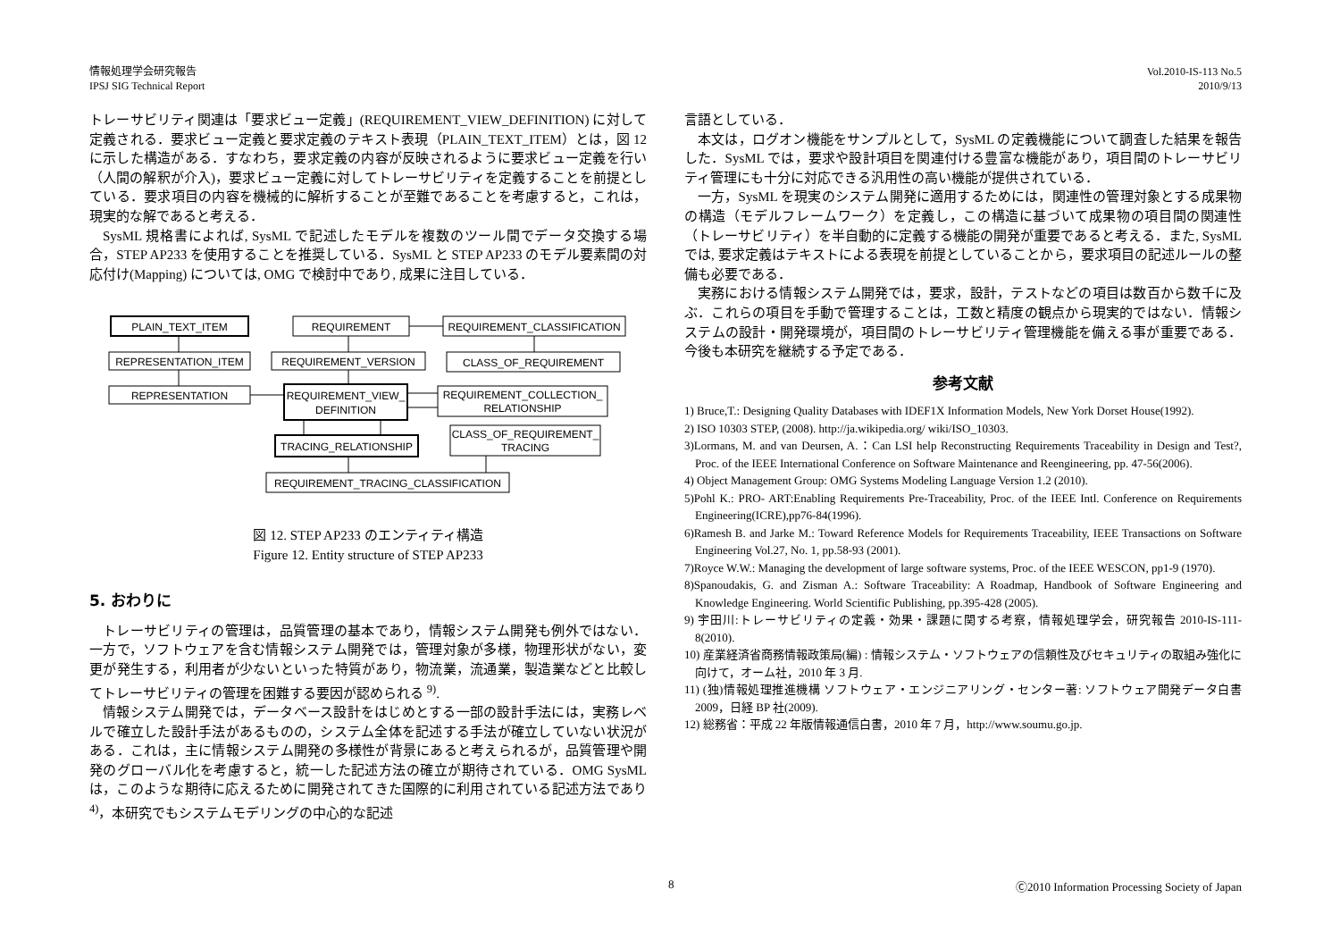情報処理学会研究報告
IPSJ SIG Technical Report
Vol.2010-IS-113 No.5
2010/9/13
トレーサビリティ関連は「要求ビュー定義」(REQUIREMENT_VIEW_DEFINITION) に対して定義される．要求ビュー定義と要求定義のテキスト表現（PLAIN_TEXT_ITEM）とは，図 12 に示した構造がある．すなわち，要求定義の内容が反映されるように要求ビュー定義を行い（人間の解釈が介入)，要求ビュー定義に対してトレーサビリティを定義することを前提としている．要求項目の内容を機械的に解析することが至難であることを考慮すると，これは，現実的な解であると考える．
SysML 規格書によれば, SysML で記述したモデルを複数のツール間でデータ交換する場合，STEP AP233 を使用することを推奨している．SysML と STEP AP233 のモデル要素間の対応付け(Mapping) については, OMG で検討中であり, 成果に注目している．
PLAIN_TEXT_ITEM
REPRESENTATION_ITEM
REPRESENTATION
REQUIREMENT
REQUIREMENT_VERSION
REQUIREMENT_VIEW_
DEFINITION
TRACING_RELATIONSHIP
REQUIREMENT_TRACING_CLASSIFICATION
REQUIREMENT_CLASSIFICATION
CLASS_OF_REQUIREMENT
REQUIREMENT_COLLECTION_
RELATIONSHIP
CLASS_OF_REQUIREMENT_
TRACING
図 12. STEP AP233 のエンティティ構造
Figure 12. Entity structure of STEP AP233
5. おわりに
トレーサビリティの管理は，品質管理の基本であり，情報システム開発も例外ではない．一方で，ソフトウェアを含む情報システム開発では，管理対象が多様，物理形状がない，変更が発生する，利用者が少ないといった特質があり，物流業，流通業，製造業などと比較してトレーサビリティの管理を困難する要因が認められる <sup>9)</sup>.
情報システム開発では，データベース設計をはじめとする一部の設計手法には，実務レベルで確立した設計手法があるものの，システム全体を記述する手法が確立していない状況がある．これは，主に情報システム開発の多様性が背景にあると考えられるが，品質管理や開発のグローバル化を考慮すると，統一した記述方法の確立が期待されている．OMG SysML は，このような期待に応えるために開発されてきた国際的に利用されている記述方法であり <sup>4)</sup>，本研究でもシステムモデリングの中心的な記述
言語としている．
本文は，ログオン機能をサンプルとして，SysML の定義機能について調査した結果を報告した．SysML では，要求や設計項目を関連付ける豊富な機能があり，項目間のトレーサビリティ管理にも十分に対応できる汎用性の高い機能が提供されている．
一方，SysML を現実のシステム開発に適用するためには，関連性の管理対象とする成果物の構造（モデルフレームワーク）を定義し，この構造に基づいて成果物の項目間の関連性（トレーサビリティ）を半自動的に定義する機能の開発が重要であると考える．また, SysML では, 要求定義はテキストによる表現を前提としていることから，要求項目の記述ルールの整備も必要である．
実務における情報システム開発では，要求，設計，テストなどの項目は数百から数千に及ぶ．これらの項目を手動で管理することは，工数と精度の観点から現実的ではない．情報システムの設計・開発環境が，項目間のトレーサビリティ管理機能を備える事が重要である．今後も本研究を継続する予定である．
参考文献
1) Bruce,T.: Designing Quality Databases with IDEF1X Information Models, New York Dorset House(1992).
2) ISO 10303 STEP, (2008). http://ja.wikipedia.org/ wiki/ISO_10303.
3)Lormans, M. and van Deursen, A.：Can LSI help Reconstructing Requirements Traceability in Design and Test?, Proc. of the IEEE International Conference on Software Maintenance and Reengineering, pp. 47-56(2006).
4) Object Management Group: OMG Systems Modeling Language Version 1.2 (2010).
5)Pohl K.: PRO- ART:Enabling Requirements Pre-Traceability, Proc. of the IEEE Intl. Conference on Requirements Engineering(ICRE),pp76-84(1996).
6)Ramesh B. and Jarke M.: Toward Reference Models for Requirements Traceability, IEEE Transactions on Software Engineering Vol.27, No. 1, pp.58-93 (2001).
7)Royce W.W.: Managing the development of large software systems, Proc. of the IEEE WESCON, pp1-9 (1970).
8)Spanoudakis, G. and Zisman A.: Software Traceability: A Roadmap, Handbook of Software Engineering and Knowledge Engineering. World Scientific Publishing, pp.395-428 (2005).
9) 宇田川:トレーサビリティの定義・効果・課題に関する考察，情報処理学会，研究報告 2010-IS-111-8(2010).
10) 産業経済省商務情報政策局(編) : 情報システム・ソフトウェアの信頼性及びセキュリティの取組み強化に向けて，オーム社，2010 年 3 月.
11) (独)情報処理推進機構 ソフトウェア・エンジニアリング・センター著: ソフトウェア開発データ白書 2009，日経 BP 社(2009).
12) 総務省：平成 22 年版情報通信白書，2010 年 7 月，http://www.soumu.go.jp.
8 Ⓒ2010 Information Processing Society of Japan